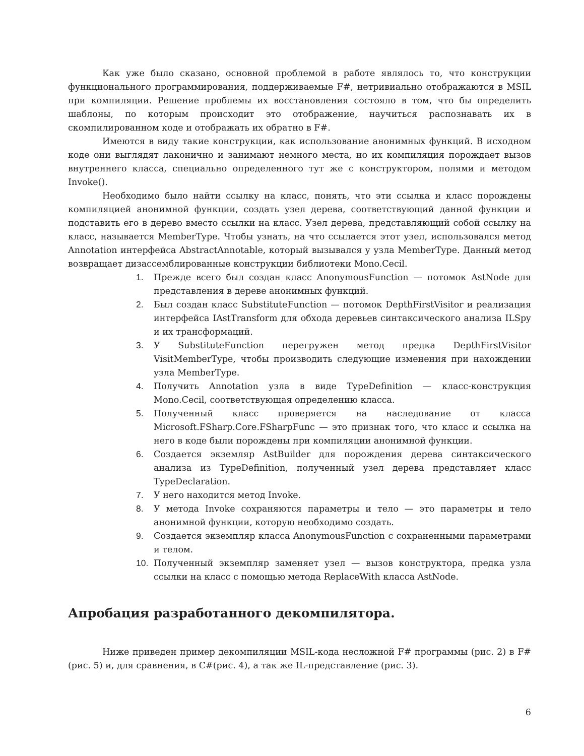Как уже было сказано, основной проблемой в работе являлось то, что конструкции функционального программирования, поддерживаемые F#, нетривиально отображаются в MSIL при компиляции. Решение проблемы их восстановления состояло в том, что бы определить шаблоны, по которым происходит это отображение, научиться распознавать их в скомпилированном коде и отображать их обратно в F#.
Имеются в виду такие конструкции, как использование анонимных функций. В исходном коде они выглядят лаконично и занимают немного места, но их компиляция порождает вызов внутреннего класса, специально определенного тут же с конструктором, полями и методом Invoke().
Необходимо было найти ссылку на класс, понять, что эти ссылка и класс порождены компиляцией анонимной функции, создать узел дерева, соответствующий данной функции и подставить его в дерево вместо ссылки на класс. Узел дерева, представляющий собой ссылку на класс, называется MemberType. Чтобы узнать, на что ссылается этот узел, использовался метод Annotation интерфейса AbstractAnnotable, который вызывался у узла MemberType. Данный метод возвращает дизассемблированные конструкции библиотеки Mono.Cecil.
1. Прежде всего был создан класс AnonymousFunction — потомок AstNode для представления в дереве анонимных функций.
2. Был создан класс SubstituteFunction — потомок DepthFirstVisitor и реализация интерфейса IAstTransform для обхода деревьев синтаксического анализа ILSpy и их трансформаций.
3. У SubstituteFunction перегружен метод предка DepthFirstVisitor VisitMemberType, чтобы производить следующие изменения при нахождении узла MemberType.
4. Получить Annotation узла в виде TypeDefinition — класс-конструкция Mono.Cecil, соответствующая определению класса.
5. Полученный класс проверяется на наследование от класса Microsoft.FSharp.Core.FSharpFunc — это признак того, что класс и ссылка на него в коде были порождены при компиляции анонимной функции.
6. Создается экземляр AstBuilder для порождения дерева синтаксического анализа из TypeDefinition, полученный узел дерева представляет класс TypeDeclaration.
7. У него находится метод Invoke.
8. У метода Invoke сохраняются параметры и тело — это параметры и тело анонимной функции, которую необходимо создать.
9. Создается экземпляр класса AnonymousFunction с сохраненными параметрами и телом.
10. Полученный экземпляр заменяет узел — вызов конструктора, предка узла ссылки на класс с помощью метода ReplaceWith класса AstNode.
Апробация разработанного декомпилятора.
Ниже приведен пример декомпиляции MSIL-кода несложной F# программы (рис. 2) в F# (рис. 5) и, для сравнения, в C#(рис. 4), а так же IL-представление (рис. 3).
6